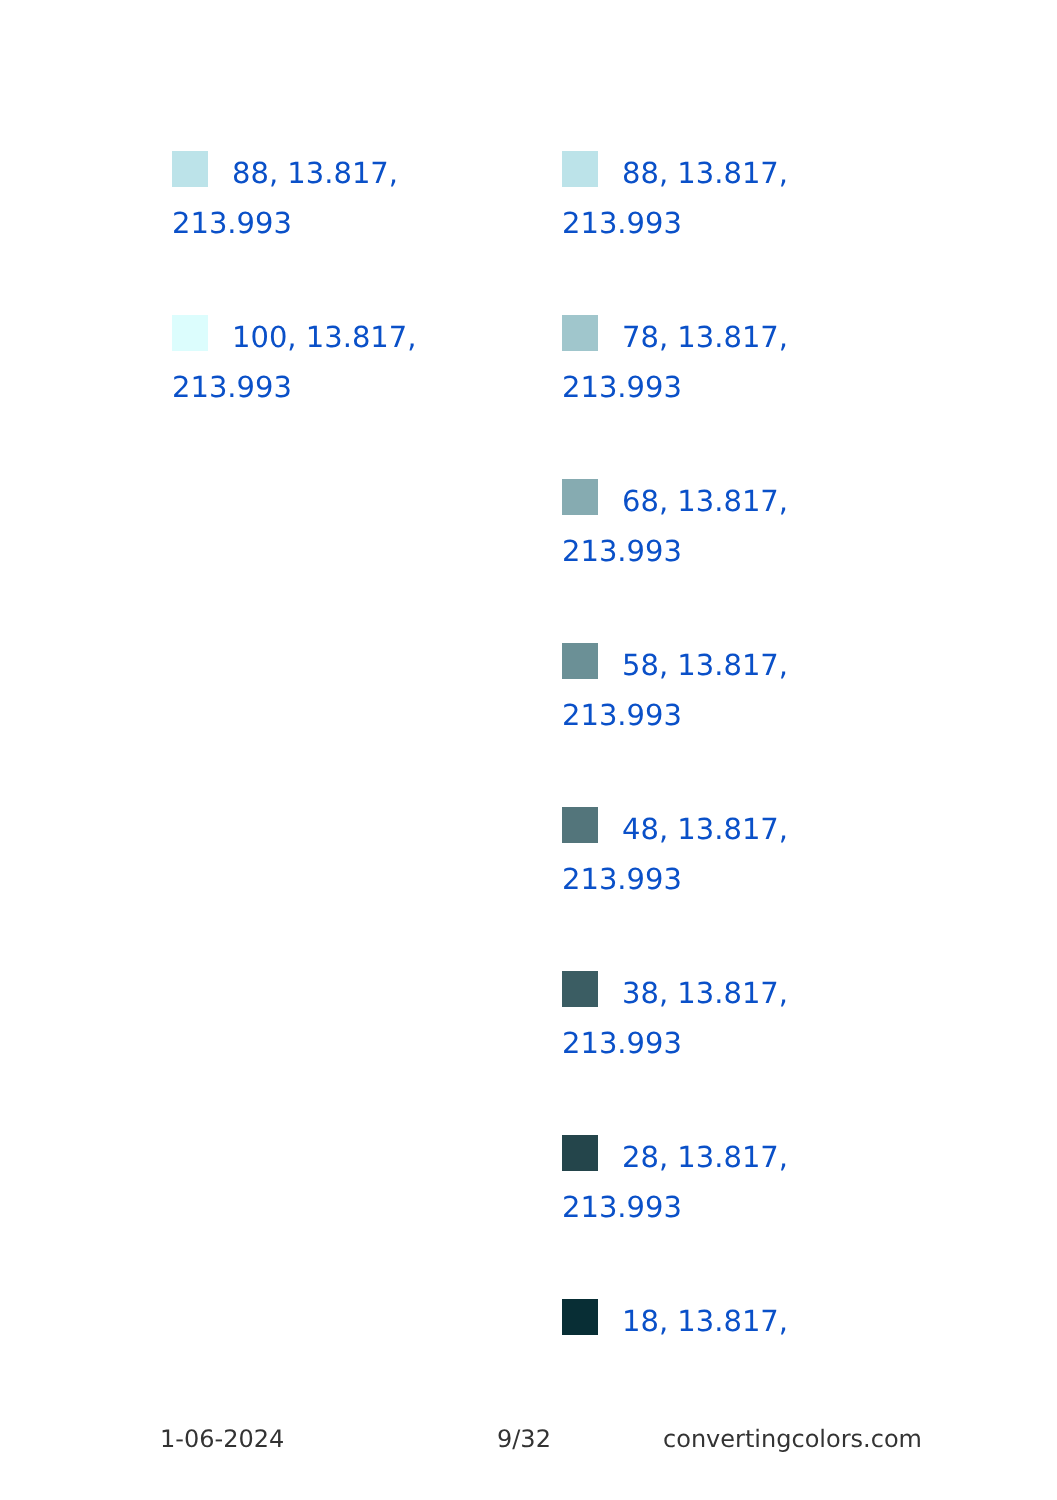88, 13.817,
213.993
100, 13.817,
213.993
88, 13.817,
213.993
78, 13.817,
213.993
68, 13.817,
213.993
58, 13.817,
213.993
48, 13.817,
213.993
38, 13.817,
213.993
28, 13.817,
213.993
18, 13.817,
1-06-2024 9/32 convertingcolors.com